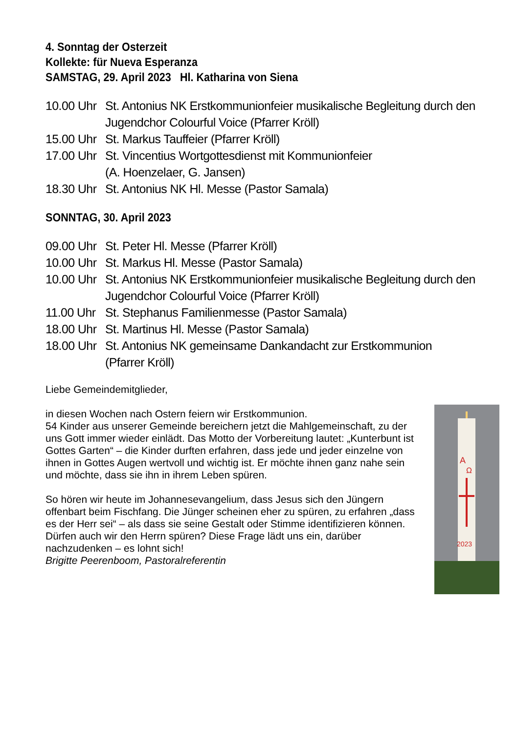4. Sonntag der Osterzeit
Kollekte: für Nueva Esperanza
SAMSTAG, 29. April 2023 Hl. Katharina von Siena
10.00 Uhr St. Antonius NK Erstkommunionfeier musikalische Begleitung durch den Jugendchor Colourful Voice (Pfarrer Kröll)
15.00 Uhr St. Markus Tauffeier (Pfarrer Kröll)
17.00 Uhr St. Vincentius Wortgottesdienst mit Kommunionfeier
(A. Hoenzelaer, G. Jansen)
18.30 Uhr St. Antonius NK Hl. Messe (Pastor Samala)
SONNTAG, 30. April 2023
09.00 Uhr St. Peter Hl. Messe (Pfarrer Kröll)
10.00 Uhr St. Markus Hl. Messe (Pastor Samala)
10.00 Uhr St. Antonius NK Erstkommunionfeier musikalische Begleitung durch den Jugendchor Colourful Voice (Pfarrer Kröll)
11.00 Uhr St. Stephanus Familienmesse (Pastor Samala)
18.00 Uhr St. Martinus Hl. Messe (Pastor Samala)
18.00 Uhr St. Antonius NK gemeinsame Dankandacht zur Erstkommunion
(Pfarrer Kröll)
Liebe Gemeindemitglieder,
A
Ω
2023
in diesen Wochen nach Ostern feiern wir Erstkommunion.
54 Kinder aus unserer Gemeinde bereichern jetzt die Mahlgemeinschaft, zu der uns Gott immer wieder einlädt. Das Motto der Vorbereitung lautet: „Kunterbunt ist Gottes Garten“ – die Kinder durften erfahren, dass jede und jeder einzelne von ihnen in Gottes Augen wertvoll und wichtig ist. Er möchte ihnen ganz nahe sein und möchte, dass sie ihn in ihrem Leben spüren.
So hören wir heute im Johannesevangelium, dass Jesus sich den Jüngern offenbart beim Fischfang. Die Jünger scheinen eher zu spüren, zu erfahren „dass es der Herr sei“ – als dass sie seine Gestalt oder Stimme identifizieren können.
Dürfen auch wir den Herrn spüren? Diese Frage lädt uns ein, darüber nachzudenken – es lohnt sich!
Brigitte Peerenboom, Pastoralreferentin